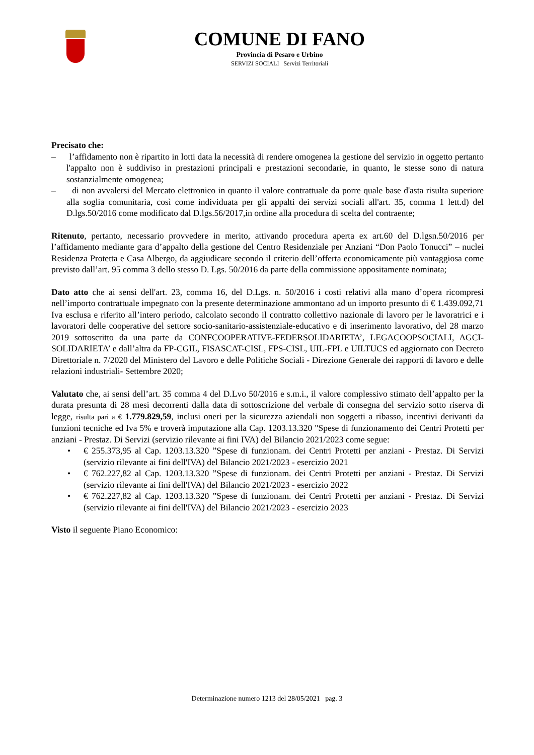COMUNE DI FANO
Provincia di Pesaro e Urbino
SERVIZI SOCIALI Servizi Territoriali
Precisato che:
– l’affidamento non è ripartito in lotti data la necessità di rendere omogenea la gestione del servizio in oggetto pertanto l'appalto non è suddiviso in prestazioni principali e prestazioni secondarie, in quanto, le stesse sono di natura sostanzialmente omogenea;
– di non avvalersi del Mercato elettronico in quanto il valore contrattuale da porre quale base d'asta risulta superiore alla soglia comunitaria, così come individuata per gli appalti dei servizi sociali all'art. 35, comma 1 lett.d) del D.lgs.50/2016 come modificato dal D.lgs.56/2017,in ordine alla procedura di scelta del contraente;
Ritenuto, pertanto, necessario provvedere in merito, attivando procedura aperta ex art.60 del D.lgsn.50/2016 per l’affidamento mediante gara d’appalto della gestione del Centro Residenziale per Anziani “Don Paolo Tonucci” – nuclei Residenza Protetta e Casa Albergo, da aggiudicare secondo il criterio dell’offerta economicamente più vantaggiosa come previsto dall’art. 95 comma 3 dello stesso D. Lgs. 50/2016 da parte della commissione appositamente nominata;
Dato atto che ai sensi dell'art. 23, comma 16, del D.Lgs. n. 50/2016 i costi relativi alla mano d’opera ricompresi nell’importo contrattuale impegnato con la presente determinazione ammontano ad un importo presunto di € 1.439.092,71 Iva esclusa e riferito all’intero periodo, calcolato secondo il contratto collettivo nazionale di lavoro per le lavoratrici e i lavoratori delle cooperative del settore socio-sanitario-assistenziale-educativo e di inserimento lavorativo, del 28 marzo 2019 sottoscritto da una parte da CONFCOOPERATIVE-FEDERSOLIDARIETA’, LEGACOOPSOCIALI, AGCI-SOLIDARIETA’ e dall’altra da FP-CGIL, FISASCAT-CISL, FPS-CISL, UIL-FPL e UILTUCS ed aggiornato con Decreto Direttoriale n. 7/2020 del Ministero del Lavoro e delle Politiche Sociali - Direzione Generale dei rapporti di lavoro e delle relazioni industriali- Settembre 2020;
Valutato che, ai sensi dell’art. 35 comma 4 del D.Lvo 50/2016 e s.m.i., il valore complessivo stimato dell’appalto per la durata presunta di 28 mesi decorrenti dalla data di sottoscrizione del verbale di consegna del servizio sotto riserva di legge, risulta pari a € 1.779.829,59, inclusi oneri per la sicurezza aziendali non soggetti a ribasso, incentivi derivanti da funzioni tecniche ed Iva 5% e troverà imputazione alla Cap. 1203.13.320 "Spese di funzionamento dei Centri Protetti per anziani - Prestaz. Di Servizi (servizio rilevante ai fini IVA) del Bilancio 2021/2023 come segue:
• € 255.373,95 al Cap. 1203.13.320 ”Spese di funzionam. dei Centri Protetti per anziani - Prestaz. Di Servizi (servizio rilevante ai fini dell'IVA) del Bilancio 2021/2023 - esercizio 2021
• € 762.227,82 al Cap. 1203.13.320 ”Spese di funzionam. dei Centri Protetti per anziani - Prestaz. Di Servizi (servizio rilevante ai fini dell'IVA) del Bilancio 2021/2023 - esercizio 2022
• € 762.227,82 al Cap. 1203.13.320 ”Spese di funzionam. dei Centri Protetti per anziani - Prestaz. Di Servizi (servizio rilevante ai fini dell'IVA) del Bilancio 2021/2023 - esercizio 2023
Visto il seguente Piano Economico:
Determinazione numero 1213 del 28/05/2021 pag. 3